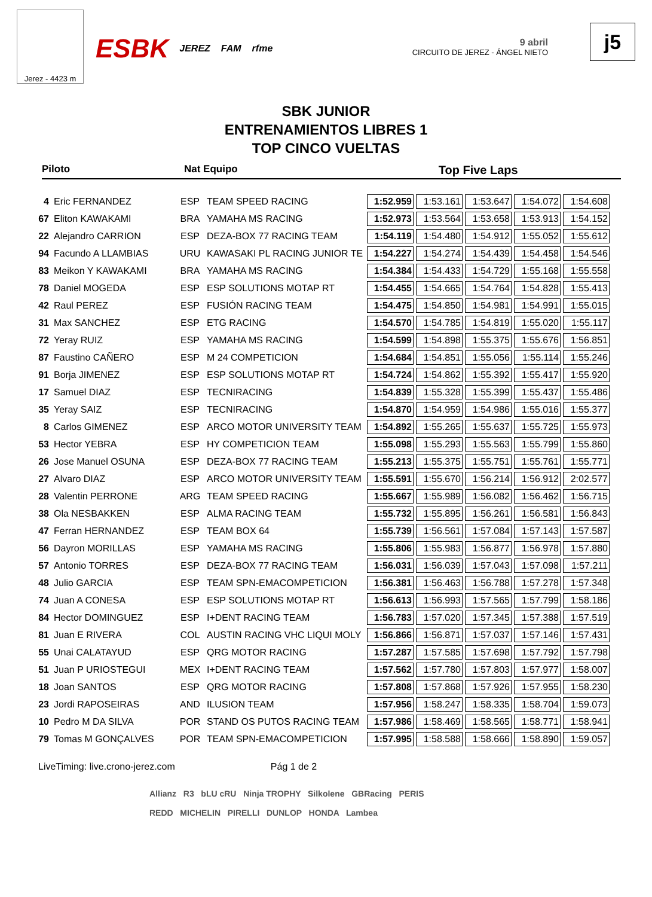Jerez - 4423 m
ESBK JEREZ FAM rfme
9 abril
CIRCUITO DE JEREZ - ÁNGEL NIETO
j5
SBK JUNIOR
ENTRENAMIENTOS LIBRES 1
TOP CINCO VUELTAS
Piloto Nat Equipo Top Five Laps
| 4 | Eric FERNANDEZ | ESP | TEAM SPEED RACING | 1:52.959 | 1:53.161 | 1:53.647 | 1:54.072 | 1:54.608 |
| 67 | Eliton KAWAKAMI | BRA | YAMAHA MS RACING | 1:52.973 | 1:53.564 | 1:53.658 | 1:53.913 | 1:54.152 |
| 22 | Alejandro CARRION | ESP | DEZA-BOX 77 RACING TEAM | 1:54.119 | 1:54.480 | 1:54.912 | 1:55.052 | 1:55.612 |
| 94 | Facundo A LLAMBIAS | URU | KAWASAKI PL RACING JUNIOR TE | 1:54.227 | 1:54.274 | 1:54.439 | 1:54.458 | 1:54.546 |
| 83 | Meikon Y KAWAKAMI | BRA | YAMAHA MS RACING | 1:54.384 | 1:54.433 | 1:54.729 | 1:55.168 | 1:55.558 |
| 78 | Daniel MOGEDA | ESP | ESP SOLUTIONS MOTAP RT | 1:54.455 | 1:54.665 | 1:54.764 | 1:54.828 | 1:55.413 |
| 42 | Raul PEREZ | ESP | FUSIÓN RACING TEAM | 1:54.475 | 1:54.850 | 1:54.981 | 1:54.991 | 1:55.015 |
| 31 | Max SANCHEZ | ESP | ETG RACING | 1:54.570 | 1:54.785 | 1:54.819 | 1:55.020 | 1:55.117 |
| 72 | Yeray RUIZ | ESP | YAMAHA MS RACING | 1:54.599 | 1:54.898 | 1:55.375 | 1:55.676 | 1:56.851 |
| 87 | Faustino CAÑERO | ESP | M 24 COMPETICION | 1:54.684 | 1:54.851 | 1:55.056 | 1:55.114 | 1:55.246 |
| 91 | Borja JIMENEZ | ESP | ESP SOLUTIONS MOTAP RT | 1:54.724 | 1:54.862 | 1:55.392 | 1:55.417 | 1:55.920 |
| 17 | Samuel DIAZ | ESP | TECNIRACING | 1:54.839 | 1:55.328 | 1:55.399 | 1:55.437 | 1:55.486 |
| 35 | Yeray SAIZ | ESP | TECNIRACING | 1:54.870 | 1:54.959 | 1:54.986 | 1:55.016 | 1:55.377 |
| 8 | Carlos GIMENEZ | ESP | ARCO MOTOR UNIVERSITY TEAM | 1:54.892 | 1:55.265 | 1:55.637 | 1:55.725 | 1:55.973 |
| 53 | Hector YEBRA | ESP | HY COMPETICION TEAM | 1:55.098 | 1:55.293 | 1:55.563 | 1:55.799 | 1:55.860 |
| 26 | Jose Manuel OSUNA | ESP | DEZA-BOX 77 RACING TEAM | 1:55.213 | 1:55.375 | 1:55.751 | 1:55.761 | 1:55.771 |
| 27 | Alvaro DIAZ | ESP | ARCO MOTOR UNIVERSITY TEAM | 1:55.591 | 1:55.670 | 1:56.214 | 1:56.912 | 2:02.577 |
| 28 | Valentin PERRONE | ARG | TEAM SPEED RACING | 1:55.667 | 1:55.989 | 1:56.082 | 1:56.462 | 1:56.715 |
| 38 | Ola NESBAKKEN | ESP | ALMA RACING TEAM | 1:55.732 | 1:55.895 | 1:56.261 | 1:56.581 | 1:56.843 |
| 47 | Ferran HERNANDEZ | ESP | TEAM BOX 64 | 1:55.739 | 1:56.561 | 1:57.084 | 1:57.143 | 1:57.587 |
| 56 | Dayron MORILLAS | ESP | YAMAHA MS RACING | 1:55.806 | 1:55.983 | 1:56.877 | 1:56.978 | 1:57.880 |
| 57 | Antonio TORRES | ESP | DEZA-BOX 77 RACING TEAM | 1:56.031 | 1:56.039 | 1:57.043 | 1:57.098 | 1:57.211 |
| 48 | Julio GARCIA | ESP | TEAM SPN-EMACOMPETICION | 1:56.381 | 1:56.463 | 1:56.788 | 1:57.278 | 1:57.348 |
| 74 | Juan A CONESA | ESP | ESP SOLUTIONS MOTAP RT | 1:56.613 | 1:56.993 | 1:57.565 | 1:57.799 | 1:58.186 |
| 84 | Hector DOMINGUEZ | ESP | I+DENT RACING TEAM | 1:56.783 | 1:57.020 | 1:57.345 | 1:57.388 | 1:57.519 |
| 81 | Juan E RIVERA | COL | AUSTIN RACING VHC LIQUI MOLY | 1:56.866 | 1:56.871 | 1:57.037 | 1:57.146 | 1:57.431 |
| 55 | Unai CALATAYUD | ESP | QRG MOTOR RACING | 1:57.287 | 1:57.585 | 1:57.698 | 1:57.792 | 1:57.798 |
| 51 | Juan P URIOSTEGUI | MEX | I+DENT RACING TEAM | 1:57.562 | 1:57.780 | 1:57.803 | 1:57.977 | 1:58.007 |
| 18 | Joan SANTOS | ESP | QRG MOTOR RACING | 1:57.808 | 1:57.868 | 1:57.926 | 1:57.955 | 1:58.230 |
| 23 | Jordi RAPOSEIRAS | AND | ILUSION TEAM | 1:57.956 | 1:58.247 | 1:58.335 | 1:58.704 | 1:59.073 |
| 10 | Pedro M DA SILVA | POR | STAND OS PUTOS RACING TEAM | 1:57.986 | 1:58.469 | 1:58.565 | 1:58.771 | 1:58.941 |
| 79 | Tomas M GONÇALVES | POR | TEAM SPN-EMACOMPETICION | 1:57.995 | 1:58.588 | 1:58.666 | 1:58.890 | 1:59.057 |
LiveTiming: live.crono-jerez.com Pág 1 de 2
Allianz R3 bLU cRU Ninja TROPHY Silkolene GBRacing PERIS
REDD MICHELIN PIRELLI DUNLOP HONDA Lambea